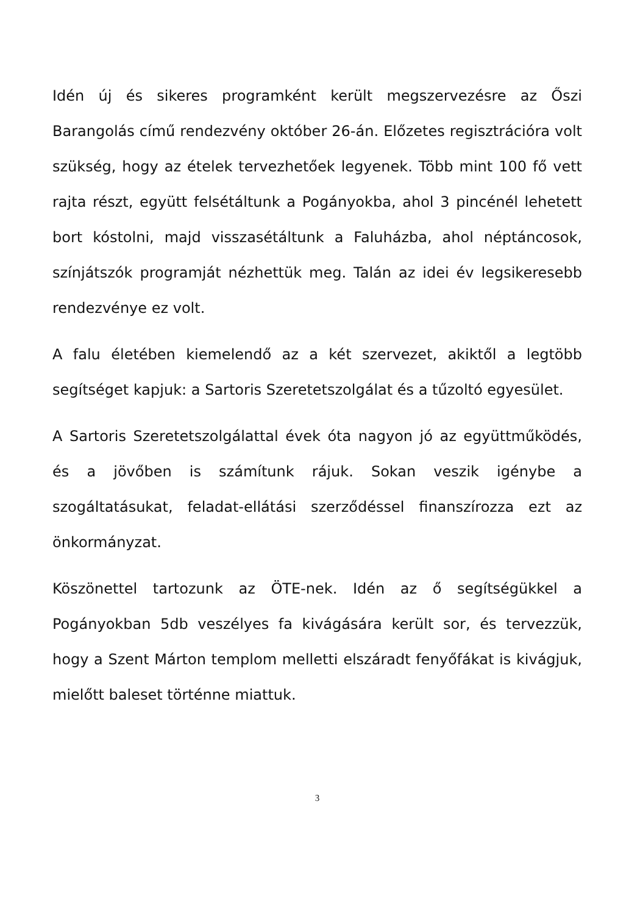Idén új és sikeres programként került megszervezésre az Őszi Barangolás című rendezvény október 26-án. Előzetes regisztrációra volt szükség, hogy az ételek tervezhetőek legyenek. Több mint 100 fő vett rajta részt, együtt felsétáltunk a Pogányokba, ahol 3 pincénél lehetett bort kóstolni, majd visszasétáltunk a Faluházba, ahol néptáncosok, színjátszók programját nézhettük meg. Talán az idei év legsikeresebb rendezvénye ez volt.
A falu életében kiemelendő az a két szervezet, akiktől a legtöbb segítséget kapjuk: a Sartoris Szeretetszolgálat és a tűzoltó egyesület.
A Sartoris Szeretetszolgálattal évek óta nagyon jó az együttműködés, és a jövőben is számítunk rájuk. Sokan veszik igénybe a szogáltatásukat, feladat-ellátási szerződéssel finanszírozza ezt az önkormányzat.
Köszönettel tartozunk az ÖTE-nek. Idén az ő segítségükkel a Pogányokban 5db veszélyes fa kivágására került sor, és tervezzük, hogy a Szent Márton templom melletti elszáradt fenyőfákat is kivágjuk, mielőtt baleset történne miattuk.
3